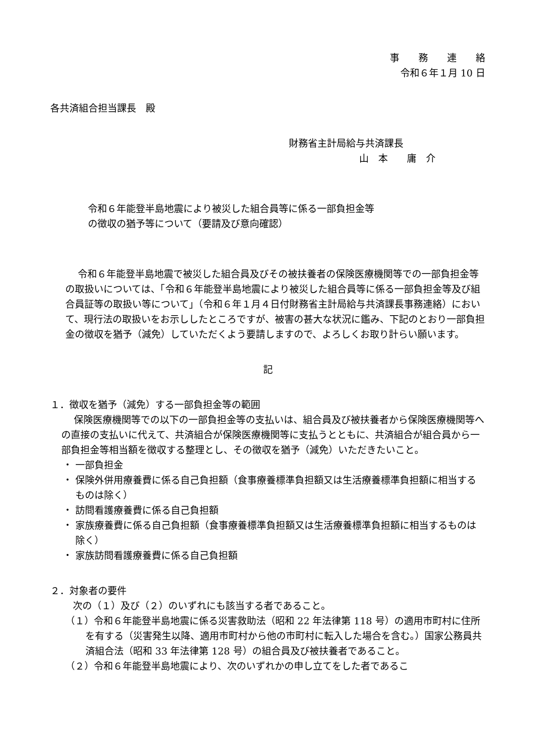事　　務　　連　　絡
令和６年１月 10 日
各共済組合担当課長　殿
財務省主計局給与共済課長
山　本　　庸　介
令和６年能登半島地震により被災した組合員等に係る一部負担金等
の徴収の猶予等について（要請及び意向確認）
令和６年能登半島地震で被災した組合員及びその被扶養者の保険医療機関等での一部負担金等の取扱いについては、「令和６年能登半島地震により被災した組合員等に係る一部負担金等及び組合員証等の取扱い等について」（令和６年１月４日付財務省主計局給与共済課長事務連絡）において、現行法の取扱いをお示ししたところですが、被害の甚大な状況に鑑み、下記のとおり一部負担金の徴収を猶予（減免）していただくよう要請しますので、よろしくお取り計らい願います。
記
１．徴収を猶予（減免）する一部負担金等の範囲
保険医療機関等での以下の一部負担金等の支払いは、組合員及び被扶養者から保険医療機関等への直接の支払いに代えて、共済組合が保険医療機関等に支払うとともに、共済組合が組合員から一部負担金等相当額を徴収する整理とし、その徴収を猶予（減免）いただきたいこと。
・ 一部負担金
・ 保険外併用療養費に係る自己負担額（食事療養標準負担額又は生活療養標準負担額に相当するものは除く）
・ 訪問看護療養費に係る自己負担額
・ 家族療養費に係る自己負担額（食事療養標準負担額又は生活療養標準負担額に相当するものは除く）
・ 家族訪問看護療養費に係る自己負担額
２．対象者の要件
次の（１）及び（２）のいずれにも該当する者であること。
（１）令和６年能登半島地震に係る災害救助法（昭和 22 年法律第 118 号）の適用市町村に住所を有する（災害発生以降、適用市町村から他の市町村に転入した場合を含む。）国家公務員共済組合法（昭和 33 年法律第 128 号）の組合員及び被扶養者であること。
（２）令和６年能登半島地震により、次のいずれかの申し立てをした者であるこ